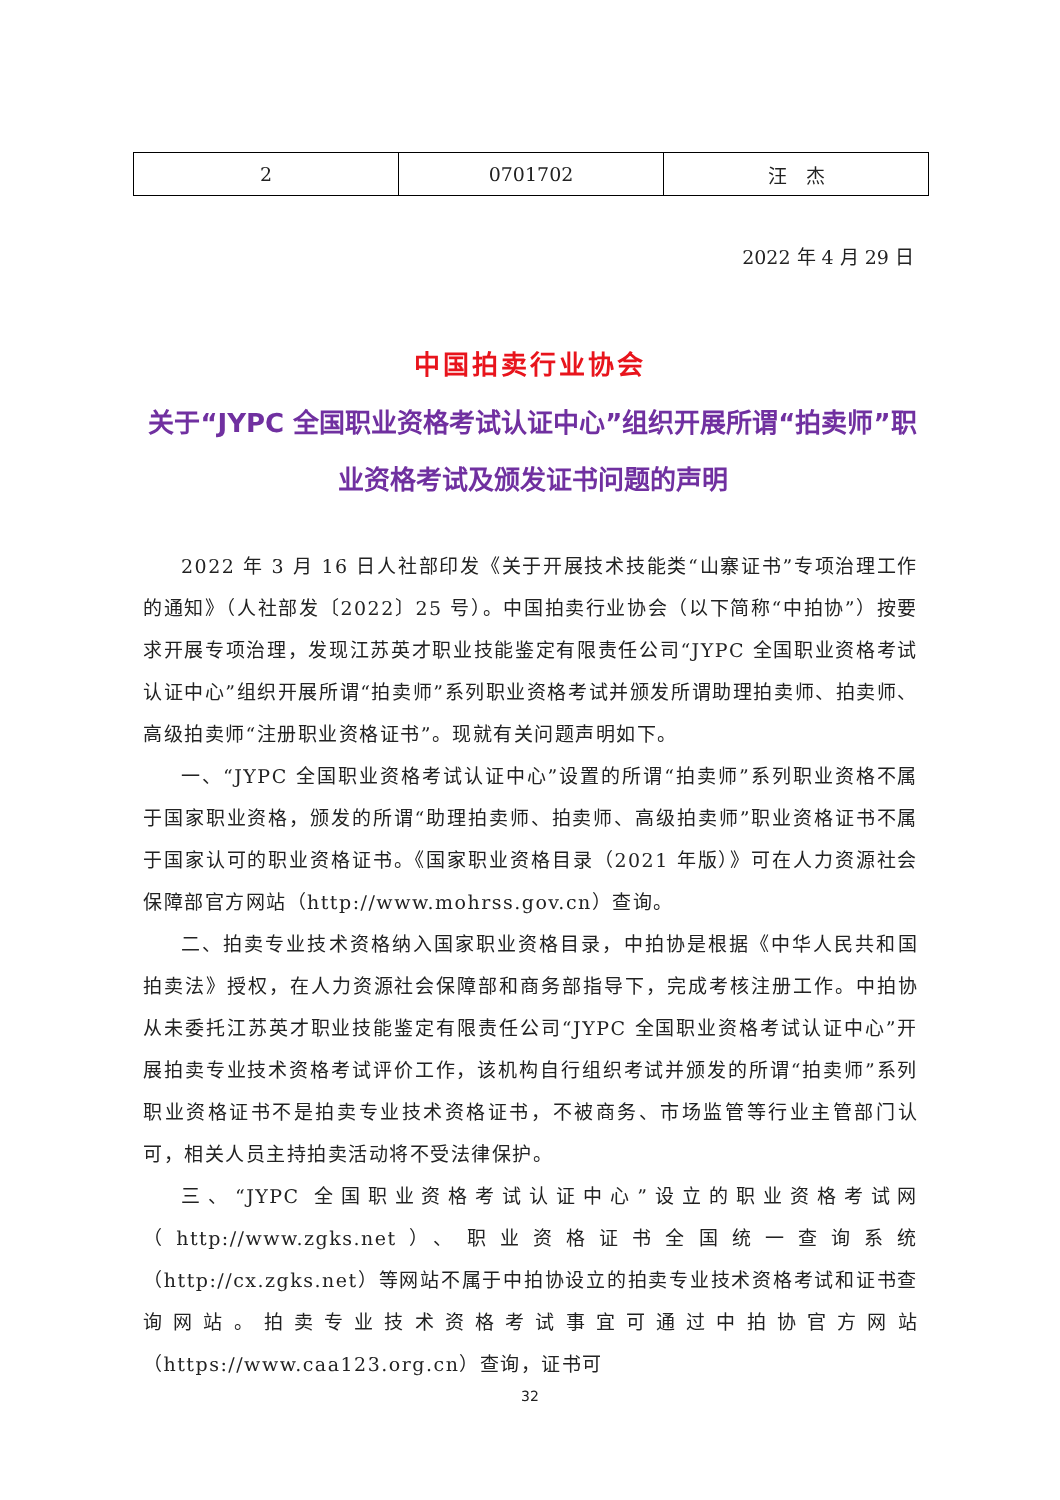| 2 | 0701702 | 汪 杰 |
2022 年 4 月 29 日
中国拍卖行业协会
关于“JYPC 全国职业资格考试认证中心”组织开展所谓“拍卖师”职业资格考试及颁发证书问题的声明
2022 年 3 月 16 日人社部印发《关于开展技术技能类“山寨证书”专项治理工作的通知》（人社部发〔2022〕25 号）。中国拍卖行业协会（以下简称“中拍协”）按要求开展专项治理，发现江苏英才职业技能鉴定有限责任公司“JYPC 全国职业资格考试认证中心”组织开展所谓“拍卖师”系列职业资格考试并颁发所谓助理拍卖师、拍卖师、高级拍卖师“注册职业资格证书”。现就有关问题声明如下。
一、“JYPC 全国职业资格考试认证中心”设置的所谓“拍卖师”系列职业资格不属于国家职业资格，颁发的所谓“助理拍卖师、拍卖师、高级拍卖师”职业资格证书不属于国家认可的职业资格证书。《国家职业资格目录（2021 年版）》可在人力资源社会保障部官方网站（http://www.mohrss.gov.cn）查询。
二、拍卖专业技术资格纳入国家职业资格目录，中拍协是根据《中华人民共和国拍卖法》授权，在人力资源社会保障部和商务部指导下，完成考核注册工作。中拍协从未委托江苏英才职业技能鉴定有限责任公司“JYPC 全国职业资格考试认证中心”开展拍卖专业技术资格考试评价工作，该机构自行组织考试并颁发的所谓“拍卖师”系列职业资格证书不是拍卖专业技术资格证书，不被商务、市场监管等行业主管部门认可，相关人员主持拍卖活动将不受法律保护。
三、“JYPC 全国职业资格考试认证中心”设立的职业资格考试网（http://www.zgks.net）、职业资格证书全国统一查询系统（http://cx.zgks.net）等网站不属于中拍协设立的拍卖专业技术资格考试和证书查询网站。拍卖专业技术资格考试事宜可通过中拍协官方网站（https://www.caa123.org.cn）查询，证书可
32